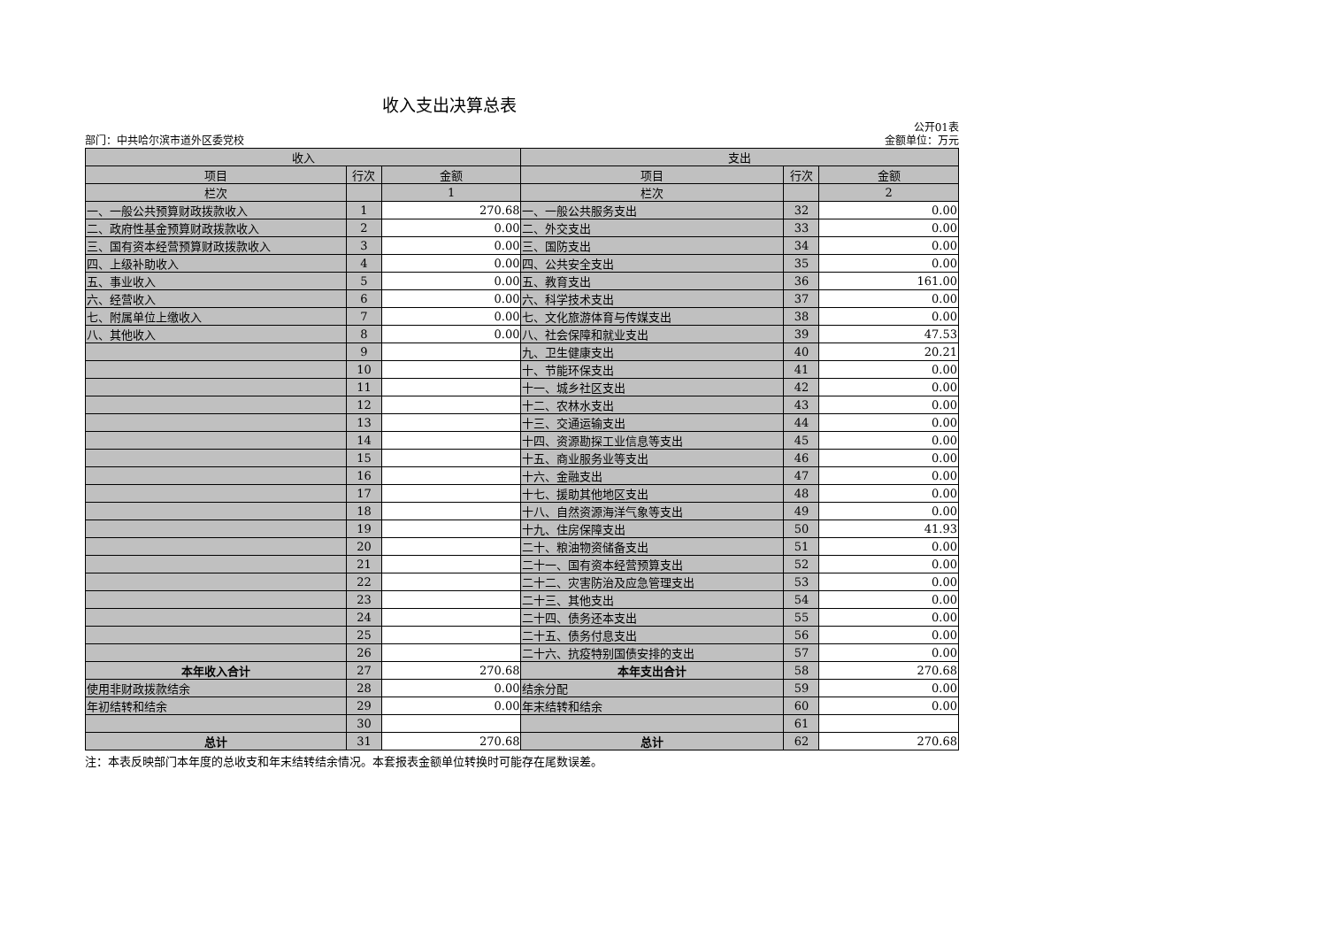收入支出决算总表
部门：中共哈尔滨市道外区委党校 公开01表
金额单位：万元
| 收入 | | | 支出 | | |
| --- | --- | --- | --- | --- | --- |
| 项目 | 行次 | 金额 | 项目 | 行次 | 金额 |
| 栏次 | | 1 | 栏次 | | 2 |
| 一、一般公共预算财政拨款收入 | 1 | 270.68 | 一、一般公共服务支出 | 32 | 0.00 |
| 二、政府性基金预算财政拨款收入 | 2 | 0.00 | 二、外交支出 | 33 | 0.00 |
| 三、国有资本经营预算财政拨款收入 | 3 | 0.00 | 三、国防支出 | 34 | 0.00 |
| 四、上级补助收入 | 4 | 0.00 | 四、公共安全支出 | 35 | 0.00 |
| 五、事业收入 | 5 | 0.00 | 五、教育支出 | 36 | 161.00 |
| 六、经营收入 | 6 | 0.00 | 六、科学技术支出 | 37 | 0.00 |
| 七、附属单位上缴收入 | 7 | 0.00 | 七、文化旅游体育与传媒支出 | 38 | 0.00 |
| 八、其他收入 | 8 | 0.00 | 八、社会保障和就业支出 | 39 | 47.53 |
| | 9 | | 九、卫生健康支出 | 40 | 20.21 |
| | 10 | | 十、节能环保支出 | 41 | 0.00 |
| | 11 | | 十一、城乡社区支出 | 42 | 0.00 |
| | 12 | | 十二、农林水支出 | 43 | 0.00 |
| | 13 | | 十三、交通运输支出 | 44 | 0.00 |
| | 14 | | 十四、资源勘探工业信息等支出 | 45 | 0.00 |
| | 15 | | 十五、商业服务业等支出 | 46 | 0.00 |
| | 16 | | 十六、金融支出 | 47 | 0.00 |
| | 17 | | 十七、援助其他地区支出 | 48 | 0.00 |
| | 18 | | 十八、自然资源海洋气象等支出 | 49 | 0.00 |
| | 19 | | 十九、住房保障支出 | 50 | 41.93 |
| | 20 | | 二十、粮油物资储备支出 | 51 | 0.00 |
| | 21 | | 二十一、国有资本经营预算支出 | 52 | 0.00 |
| | 22 | | 二十二、灾害防治及应急管理支出 | 53 | 0.00 |
| | 23 | | 二十三、其他支出 | 54 | 0.00 |
| | 24 | | 二十四、债务还本支出 | 55 | 0.00 |
| | 25 | | 二十五、债务付息支出 | 56 | 0.00 |
| | 26 | | 二十六、抗疫特别国债安排的支出 | 57 | 0.00 |
| 本年收入合计 | 27 | 270.68 | 本年支出合计 | 58 | 270.68 |
| 使用非财政拨款结余 | 28 | 0.00 | 结余分配 | 59 | 0.00 |
| 年初结转和结余 | 29 | 0.00 | 年末结转和结余 | 60 | 0.00 |
| | 30 | | | 61 | |
| 总计 | 31 | 270.68 | 总计 | 62 | 270.68 |
注：本表反映部门本年度的总收支和年末结转结余情况。本套报表金额单位转换时可能存在尾数误差。